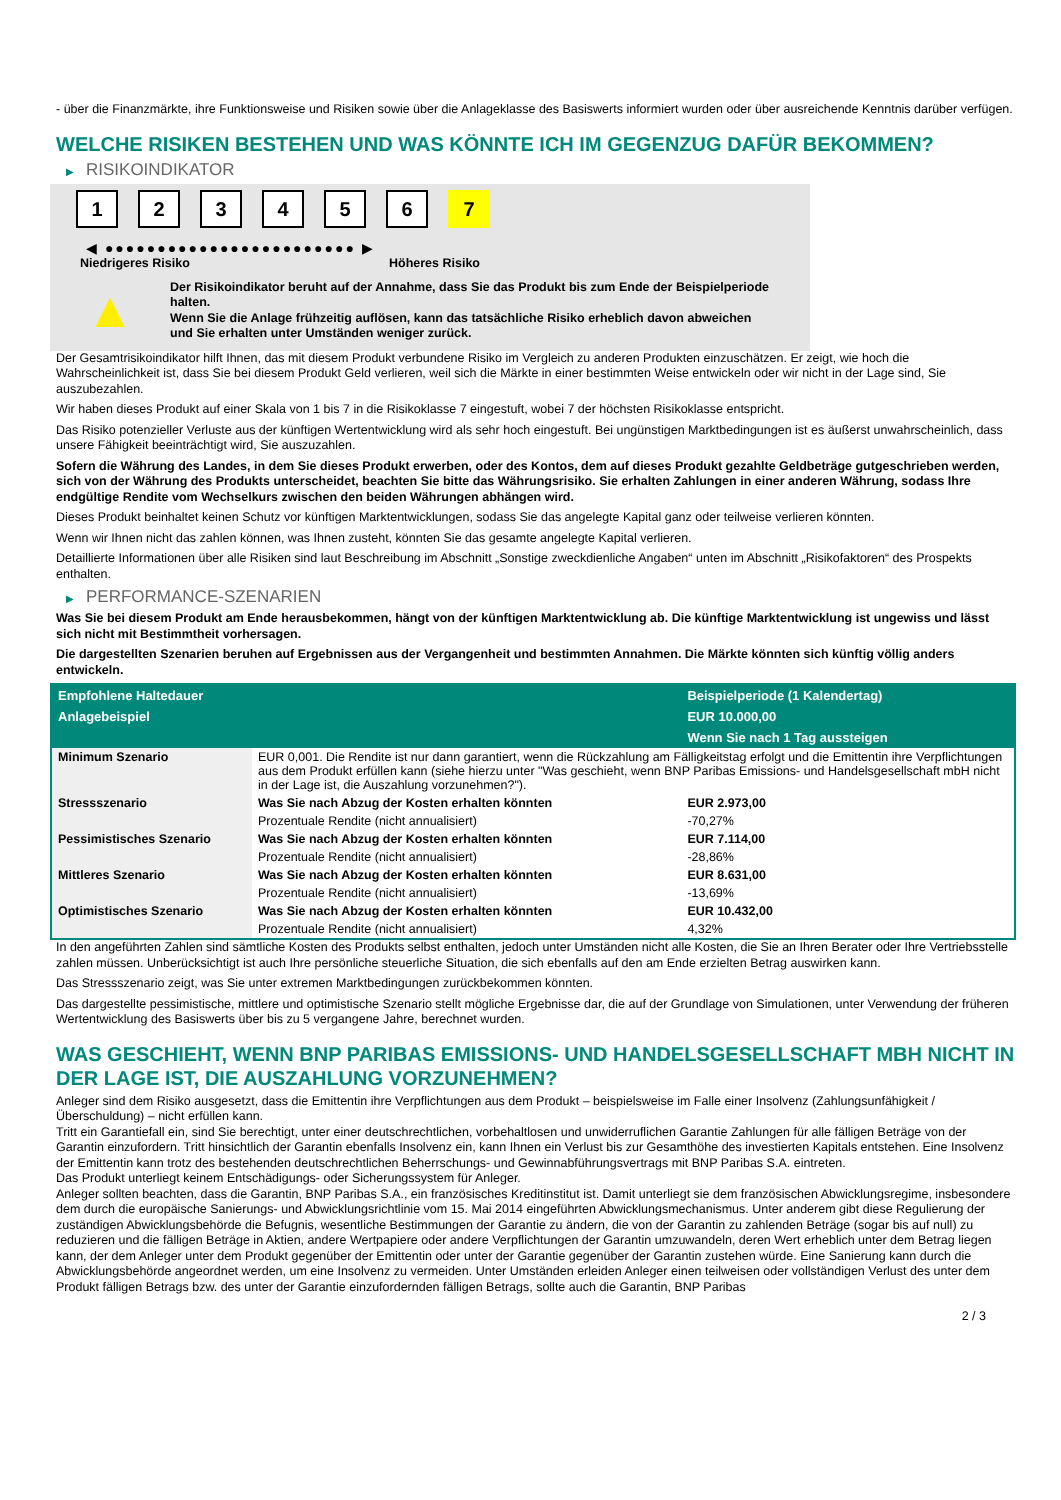- über die Finanzmärkte, ihre Funktionsweise und Risiken sowie über die Anlageklasse des Basiswerts informiert wurden oder über ausreichende Kenntnis darüber verfügen.
WELCHE RISIKEN BESTEHEN UND WAS KÖNNTE ICH IM GEGENZUG DAFÜR BEKOMMEN?
▶ RISIKOINDIKATOR
1 2 3 4 5 6 7
◀ ●●●●●●●●●●●●●●●●●●●●●●●● ▶
Niedrigeres Risiko Höheres Risiko
▲
Der Risikoindikator beruht auf der Annahme, dass Sie das Produkt bis zum Ende der Beispielperiode halten.
Wenn Sie die Anlage frühzeitig auflösen, kann das tatsächliche Risiko erheblich davon abweichen und Sie erhalten unter Umständen weniger zurück.
Der Gesamtrisikoindikator hilft Ihnen, das mit diesem Produkt verbundene Risiko im Vergleich zu anderen Produkten einzuschätzen. Er zeigt, wie hoch die Wahrscheinlichkeit ist, dass Sie bei diesem Produkt Geld verlieren, weil sich die Märkte in einer bestimmten Weise entwickeln oder wir nicht in der Lage sind, Sie auszubezahlen.
Wir haben dieses Produkt auf einer Skala von 1 bis 7 in die Risikoklasse 7 eingestuft, wobei 7 der höchsten Risikoklasse entspricht.
Das Risiko potenzieller Verluste aus der künftigen Wertentwicklung wird als sehr hoch eingestuft. Bei ungünstigen Marktbedingungen ist es äußerst unwahrscheinlich, dass unsere Fähigkeit beeinträchtigt wird, Sie auszuzahlen.
Sofern die Währung des Landes, in dem Sie dieses Produkt erwerben, oder des Kontos, dem auf dieses Produkt gezahlte Geldbeträge gutgeschrieben werden, sich von der Währung des Produkts unterscheidet, beachten Sie bitte das Währungsrisiko. Sie erhalten Zahlungen in einer anderen Währung, sodass Ihre endgültige Rendite vom Wechselkurs zwischen den beiden Währungen abhängen wird.
Dieses Produkt beinhaltet keinen Schutz vor künftigen Marktentwicklungen, sodass Sie das angelegte Kapital ganz oder teilweise verlieren könnten.
Wenn wir Ihnen nicht das zahlen können, was Ihnen zusteht, könnten Sie das gesamte angelegte Kapital verlieren.
Detaillierte Informationen über alle Risiken sind laut Beschreibung im Abschnitt „Sonstige zweckdienliche Angaben“ unten im Abschnitt „Risikofaktoren“ des Prospekts enthalten.
▶ PERFORMANCE-SZENARIEN
Was Sie bei diesem Produkt am Ende herausbekommen, hängt von der künftigen Marktentwicklung ab. Die künftige Marktentwicklung ist ungewiss und lässt sich nicht mit Bestimmtheit vorhersagen.
Die dargestellten Szenarien beruhen auf Ergebnissen aus der Vergangenheit und bestimmten Annahmen. Die Märkte könnten sich künftig völlig anders entwickeln.
| Empfohlene Haltedauer | | Beispielperiode (1 Kalendertag) |
| --- | --- | --- |
| Anlagebeispiel | | EUR 10.000,00 |
| | | Wenn Sie nach 1 Tag aussteigen |
| Minimum Szenario | EUR 0,001. Die Rendite ist nur dann garantiert, wenn die Rückzahlung am Fälligkeitstag erfolgt und die Emittentin ihre Verpflichtungen aus dem Produkt erfüllen kann (siehe hierzu unter "Was geschieht, wenn BNP Paribas Emissions- und Handelsgesellschaft mbH nicht in der Lage ist, die Auszahlung vorzunehmen?"). | |
| Stressszenario | Was Sie nach Abzug der Kosten erhalten könnten | EUR 2.973,00 |
| | Prozentuale Rendite (nicht annualisiert) | -70,27% |
| Pessimistisches Szenario | Was Sie nach Abzug der Kosten erhalten könnten | EUR 7.114,00 |
| | Prozentuale Rendite (nicht annualisiert) | -28,86% |
| Mittleres Szenario | Was Sie nach Abzug der Kosten erhalten könnten | EUR 8.631,00 |
| | Prozentuale Rendite (nicht annualisiert) | -13,69% |
| Optimistisches Szenario | Was Sie nach Abzug der Kosten erhalten könnten | EUR 10.432,00 |
| | Prozentuale Rendite (nicht annualisiert) | 4,32% |
In den angeführten Zahlen sind sämtliche Kosten des Produkts selbst enthalten, jedoch unter Umständen nicht alle Kosten, die Sie an Ihren Berater oder Ihre Vertriebsstelle zahlen müssen. Unberücksichtigt ist auch Ihre persönliche steuerliche Situation, die sich ebenfalls auf den am Ende erzielten Betrag auswirken kann.
Das Stressszenario zeigt, was Sie unter extremen Marktbedingungen zurückbekommen könnten.
Das dargestellte pessimistische, mittlere und optimistische Szenario stellt mögliche Ergebnisse dar, die auf der Grundlage von Simulationen, unter Verwendung der früheren Wertentwicklung des Basiswerts über bis zu 5 vergangene Jahre, berechnet wurden.
WAS GESCHIEHT, WENN BNP PARIBAS EMISSIONS- UND HANDELSGESELLSCHAFT MBH NICHT IN DER LAGE IST, DIE AUSZAHLUNG VORZUNEHMEN?
Anleger sind dem Risiko ausgesetzt, dass die Emittentin ihre Verpflichtungen aus dem Produkt – beispielsweise im Falle einer Insolvenz (Zahlungsunfähigkeit / Überschuldung) – nicht erfüllen kann.
Tritt ein Garantiefall ein, sind Sie berechtigt, unter einer deutschrechtlichen, vorbehaltlosen und unwiderruflichen Garantie Zahlungen für alle fälligen Beträge von der Garantin einzufordern. Tritt hinsichtlich der Garantin ebenfalls Insolvenz ein, kann Ihnen ein Verlust bis zur Gesamthöhe des investierten Kapitals entstehen. Eine Insolvenz der Emittentin kann trotz des bestehenden deutschrechtlichen Beherrschungs- und Gewinnabführungsvertrags mit BNP Paribas S.A. eintreten.
Das Produkt unterliegt keinem Entschädigungs- oder Sicherungssystem für Anleger.
Anleger sollten beachten, dass die Garantin, BNP Paribas S.A., ein französisches Kreditinstitut ist. Damit unterliegt sie dem französischen Abwicklungsregime, insbesondere dem durch die europäische Sanierungs- und Abwicklungsrichtlinie vom 15. Mai 2014 eingeführten Abwicklungsmechanismus. Unter anderem gibt diese Regulierung der zuständigen Abwicklungsbehörde die Befugnis, wesentliche Bestimmungen der Garantie zu ändern, die von der Garantin zu zahlenden Beträge (sogar bis auf null) zu reduzieren und die fälligen Beträge in Aktien, andere Wertpapiere oder andere Verpflichtungen der Garantin umzuwandeln, deren Wert erheblich unter dem Betrag liegen kann, der dem Anleger unter dem Produkt gegenüber der Emittentin oder unter der Garantie gegenüber der Garantin zustehen würde. Eine Sanierung kann durch die Abwicklungsbehörde angeordnet werden, um eine Insolvenz zu vermeiden. Unter Umständen erleiden Anleger einen teilweisen oder vollständigen Verlust des unter dem Produkt fälligen Betrags bzw. des unter der Garantie einzufordernden fälligen Betrags, sollte auch die Garantin, BNP Paribas
2 / 3